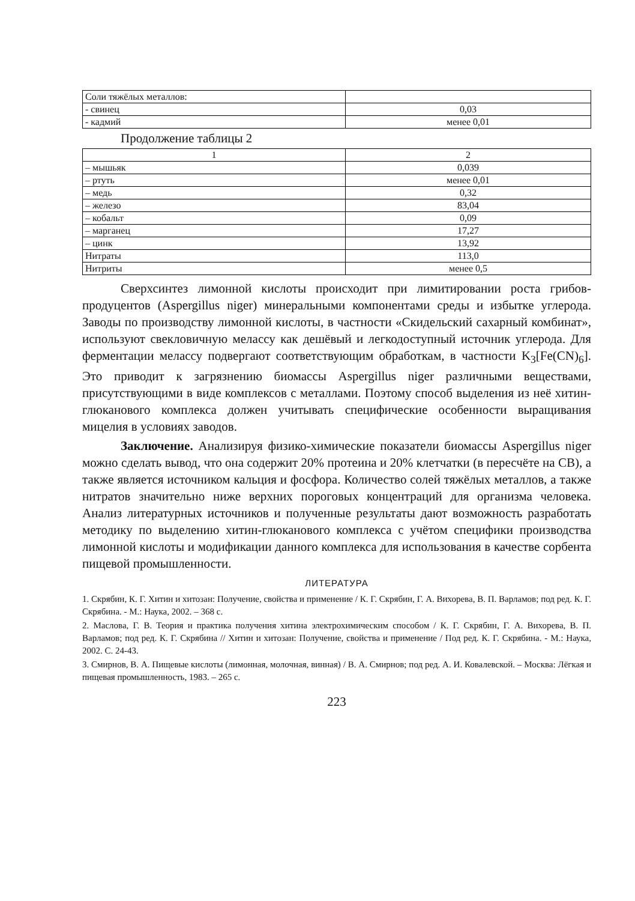| Соли тяжёлых металлов: | |
| - свинец | 0,03 |
| - кадмий | менее 0,01 |
Продолжение таблицы 2
| 1 | 2 |
| – мышьяк | 0,039 |
| – ртуть | менее 0,01 |
| – медь | 0,32 |
| – железо | 83,04 |
| – кобальт | 0,09 |
| – марганец | 17,27 |
| – цинк | 13,92 |
| Нитраты | 113,0 |
| Нитриты | менее 0,5 |
Сверхсинтез лимонной кислоты происходит при лимитировании роста грибов-продуцентов (Aspergillus niger) минеральными компонентами среды и избытке углерода. Заводы по производству лимонной кислоты, в частности «Скидельский сахарный комбинат», используют свекловичную мелассу как дешёвый и легкодоступный источник углерода. Для ферментации мелассу подвергают соответствующим обработкам, в частности K<sub>3</sub>[Fe(CN)<sub>6</sub>]. Это приводит к загрязнению биомассы Aspergillus niger различными веществами, присутствующими в виде комплексов с металлами. Поэтому способ выделения из неё хитин-глюканового комплекса должен учитывать специфические особенности выращивания мицелия в условиях заводов.
Заключение. Анализируя физико-химические показатели биомассы Aspergillus niger можно сделать вывод, что она содержит 20% протеина и 20% клетчатки (в пересчёте на СВ), а также является источником кальция и фосфора. Количество солей тяжёлых металлов, а также нитратов значительно ниже верхних пороговых концентраций для организма человека. Анализ литературных источников и полученные результаты дают возможность разработать методику по выделению хитин-глюканового комплекса с учётом специфики производства лимонной кислоты и модификации данного комплекса для использования в качестве сорбента пищевой промышленности.
ЛИТЕРАТУРА
1. Скрябин, К. Г. Хитин и хитозан: Получение, свойства и применение / К. Г. Скрябин, Г. А. Вихорева, В. П. Варламов; под ред. К. Г. Скрябина. - М.: Наука, 2002. – 368 с.
2. Маслова, Г. В. Теория и практика получения хитина электрохимическим способом / К. Г. Скрябин, Г. А. Вихорева, В. П. Варламов; под ред. К. Г. Скрябина // Хитин и хитозан: Получение, свойства и применение / Под ред. К. Г. Скрябина. - М.: Наука, 2002. С. 24-43.
3. Смирнов, В. А. Пищевые кислоты (лимонная, молочная, винная) / В. А. Смирнов; под ред. А. И. Ковалевской. – Москва: Лёгкая и пищевая промышленность, 1983. – 265 с.
223